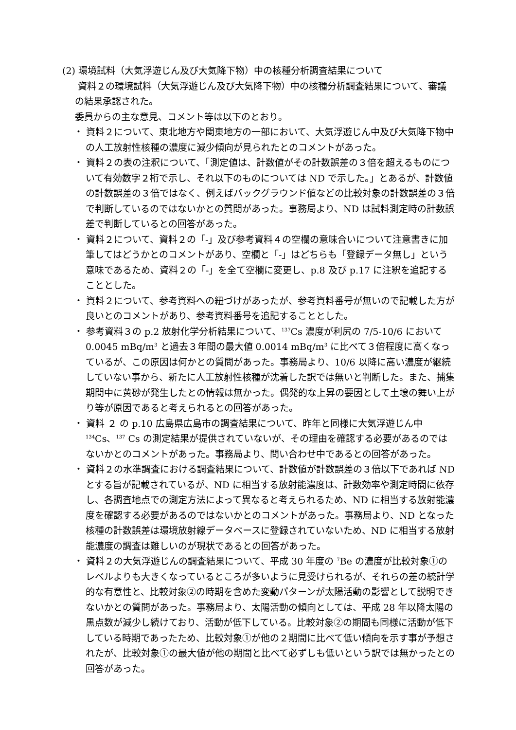(2) 環境試料（大気浮遊じん及び大気降下物）中の核種分析調査結果について
資料２の環境試料（大気浮遊じん及び大気降下物）中の核種分析調査結果について、審議の結果承認された。
委員からの主な意見、コメント等は以下のとおり。
・ 資料２について、東北地方や関東地方の一部において、大気浮遊じん中及び大気降下物中の人工放射性核種の濃度に減少傾向が見られたとのコメントがあった。
・ 資料２の表の注釈について、「測定値は、計数値がその計数誤差の３倍を超えるものについて有効数字２桁で示し、それ以下のものについては ND で示した。」とあるが、計数値の計数誤差の３倍ではなく、例えばバックグラウンド値などの比較対象の計数誤差の３倍で判断しているのではないかとの質問があった。事務局より、ND は試料測定時の計数誤差で判断しているとの回答があった。
・ 資料２について、資料２の「-」及び参考資料４の空欄の意味合いについて注意書きに加筆してはどうかとのコメントがあり、空欄と「-」はどちらも「登録データ無し」という意味であるため、資料２の「-」を全て空欄に変更し、p.8 及び p.17 に注釈を追記することとした。
・ 資料２について、参考資料への紐づけがあったが、参考資料番号が無いので記載した方が良いとのコメントがあり、参考資料番号を追記することとした。
・ 参考資料３の p.2 放射化学分析結果について、<sup>137</sup>Cs 濃度が利尻の 7/5-10/6 において 0.0045 mBq/m<sup>3</sup> と過去３年間の最大値 0.0014 mBq/m<sup>3</sup> に比べて３倍程度に高くなっているが、この原因は何かとの質問があった。事務局より、10/6 以降に高い濃度が継続していない事から、新たに人工放射性核種が沈着した訳では無いと判断した。また、捕集期間中に黄砂が発生したとの情報は無かった。偶発的な上昇の要因として土壌の舞い上がり等が原因であると考えられるとの回答があった。
・ 資料 ２ の p.10 広島県広島市の調査結果について、昨年と同様に大気浮遊じん中 <sup>134</sup>Cs、<sup>137</sup> Cs の測定結果が提供されていないが、その理由を確認する必要があるのではないかとのコメントがあった。事務局より、問い合わせ中であるとの回答があった。
・ 資料２の水準調査における調査結果について、計数値が計数誤差の３倍以下であれば ND とする旨が記載されているが、ND に相当する放射能濃度は、計数効率や測定時間に依存し、各調査地点での測定方法によって異なると考えられるため、ND に相当する放射能濃度を確認する必要があるのではないかとのコメントがあった。事務局より、ND となった核種の計数誤差は環境放射線データベースに登録されていないため、ND に相当する放射能濃度の調査は難しいのが現状であるとの回答があった。
・ 資料２の大気浮遊じんの調査結果について、平成 30 年度の <sup>7</sup>Be の濃度が比較対象①のレベルよりも大きくなっているところが多いように見受けられるが、それらの差の統計学的な有意性と、比較対象②の時期を含めた変動パターンが太陽活動の影響として説明できないかとの質問があった。事務局より、太陽活動の傾向としては、平成 28 年以降太陽の黒点数が減少し続けており、活動が低下している。比較対象②の期間も同様に活動が低下している時期であったため、比較対象①が他の２期間に比べて低い傾向を示す事が予想されたが、比較対象①の最大値が他の期間と比べて必ずしも低いという訳では無かったとの回答があった。